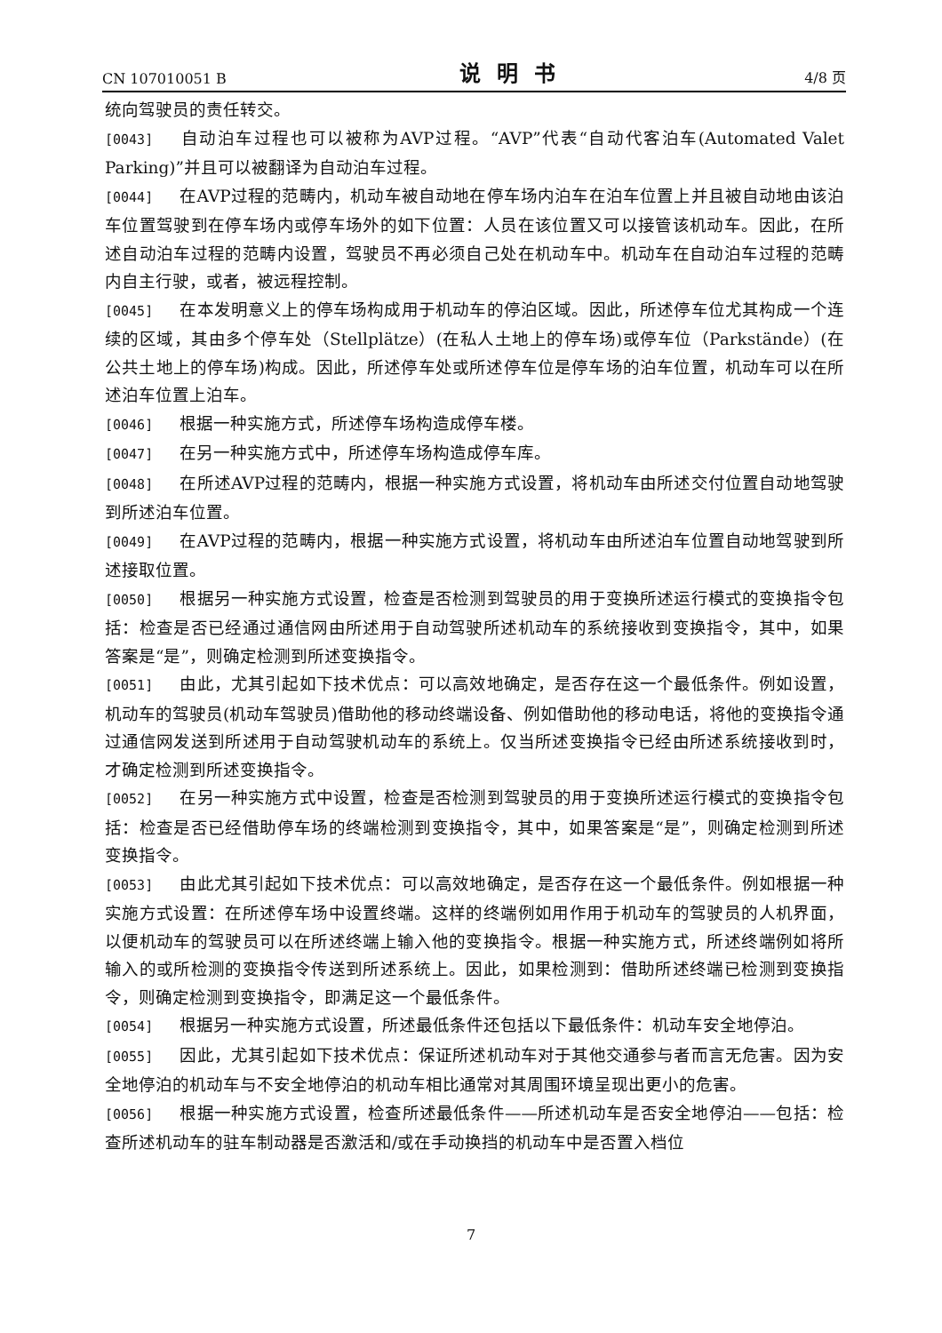CN 107010051 B 说明书 4/8 页
统向驾驶员的责任转交。
[0043] 自动泊车过程也可以被称为AVP过程。“AVP”代表“自动代客泊车(Automated Valet Parking)”并且可以被翻译为自动泊车过程。
[0044] 在AVP过程的范畴内，机动车被自动地在停车场内泊车在泊车位置上并且被自动地由该泊车位置驾驶到在停车场内或停车场外的如下位置：人员在该位置又可以接管该机动车。因此，在所述自动泊车过程的范畴内设置，驾驶员不再必须自己处在机动车中。机动车在自动泊车过程的范畴内自主行驶，或者，被远程控制。
[0045] 在本发明意义上的停车场构成用于机动车的停泊区域。因此，所述停车位尤其构成一个连续的区域，其由多个停车处（Stellplätze）(在私人土地上的停车场)或停车位（Parkstände）(在公共土地上的停车场)构成。因此，所述停车处或所述停车位是停车场的泊车位置，机动车可以在所述泊车位置上泊车。
[0046] 根据一种实施方式，所述停车场构造成停车楼。
[0047] 在另一种实施方式中，所述停车场构造成停车库。
[0048] 在所述AVP过程的范畴内，根据一种实施方式设置，将机动车由所述交付位置自动地驾驶到所述泊车位置。
[0049] 在AVP过程的范畴内，根据一种实施方式设置，将机动车由所述泊车位置自动地驾驶到所述接取位置。
[0050] 根据另一种实施方式设置，检查是否检测到驾驶员的用于变换所述运行模式的变换指令包括：检查是否已经通过通信网由所述用于自动驾驶所述机动车的系统接收到变换指令，其中，如果答案是“是”，则确定检测到所述变换指令。
[0051] 由此，尤其引起如下技术优点：可以高效地确定，是否存在这一个最低条件。例如设置，机动车的驾驶员(机动车驾驶员)借助他的移动终端设备、例如借助他的移动电话，将他的变换指令通过通信网发送到所述用于自动驾驶机动车的系统上。仅当所述变换指令已经由所述系统接收到时，才确定检测到所述变换指令。
[0052] 在另一种实施方式中设置，检查是否检测到驾驶员的用于变换所述运行模式的变换指令包括：检查是否已经借助停车场的终端检测到变换指令，其中，如果答案是“是”，则确定检测到所述变换指令。
[0053] 由此尤其引起如下技术优点：可以高效地确定，是否存在这一个最低条件。例如根据一种实施方式设置：在所述停车场中设置终端。这样的终端例如用作用于机动车的驾驶员的人机界面，以便机动车的驾驶员可以在所述终端上输入他的变换指令。根据一种实施方式，所述终端例如将所输入的或所检测的变换指令传送到所述系统上。因此，如果检测到：借助所述终端已检测到变换指令，则确定检测到变换指令，即满足这一个最低条件。
[0054] 根据另一种实施方式设置，所述最低条件还包括以下最低条件：机动车安全地停泊。
[0055] 因此，尤其引起如下技术优点：保证所述机动车对于其他交通参与者而言无危害。因为安全地停泊的机动车与不安全地停泊的机动车相比通常对其周围环境呈现出更小的危害。
[0056] 根据一种实施方式设置，检查所述最低条件——所述机动车是否安全地停泊——包括：检查所述机动车的驻车制动器是否激活和/或在手动换挡的机动车中是否置入档位
7